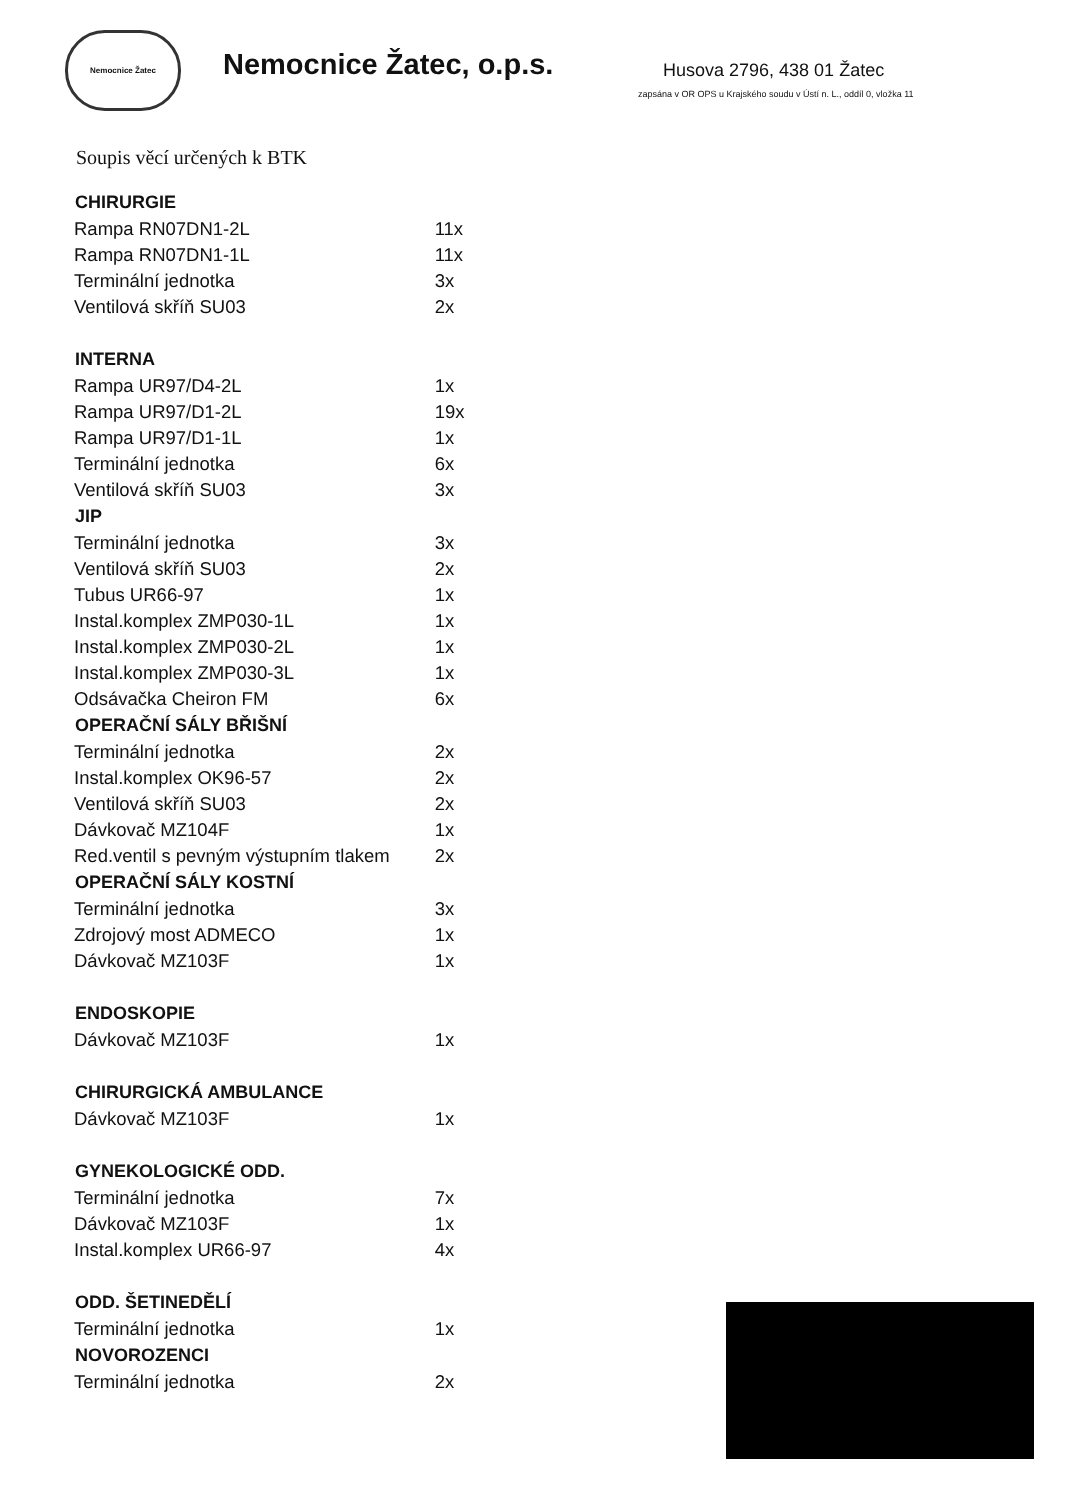Nemocnice Žatec
Nemocnice Žatec, o.p.s.
Husova 2796, 438 01 Žatec
zapsána v OR OPS u Krajského soudu v Ústí n. L., oddíl 0, vložka 11
Soupis věcí určených k BTK
| CHIRURGIE | |
| --- | --- |
| Rampa RN07DN1-2L | 11x |
| Rampa RN07DN1-1L | 11x |
| Terminální jednotka | 3x |
| Ventilová skříň SU03 | 2x |
| INTERNA | |
| Rampa UR97/D4-2L | 1x |
| Rampa UR97/D1-2L | 19x |
| Rampa UR97/D1-1L | 1x |
| Terminální jednotka | 6x |
| Ventilová skříň SU03 | 3x |
| JIP | |
| Terminální jednotka | 3x |
| Ventilová skříň SU03 | 2x |
| Tubus UR66-97 | 1x |
| Instal.komplex ZMP030-1L | 1x |
| Instal.komplex ZMP030-2L | 1x |
| Instal.komplex ZMP030-3L | 1x |
| Odsávačka Cheiron FM | 6x |
| OPERAČNÍ SÁLY BŘIŠNÍ | |
| Terminální jednotka | 2x |
| Instal.komplex OK96-57 | 2x |
| Ventilová skříň SU03 | 2x |
| Dávkovač MZ104F | 1x |
| Red.ventil s pevným výstupním tlakem | 2x |
| OPERAČNÍ SÁLY KOSTNÍ | |
| Terminální jednotka | 3x |
| Zdrojový most ADMECO | 1x |
| Dávkovač MZ103F | 1x |
| ENDOSKOPIE | |
| Dávkovač MZ103F | 1x |
| CHIRURGICKÁ AMBULANCE | |
| Dávkovač MZ103F | 1x |
| GYNEKOLOGICKÉ ODD. | |
| Terminální jednotka | 7x |
| Dávkovač MZ103F | 1x |
| Instal.komplex UR66-97 | 4x |
| ODD. ŠETINEDĚLÍ | |
| Terminální jednotka | 1x |
| NOVOROZENCI | |
| Terminální jednotka | 2x |